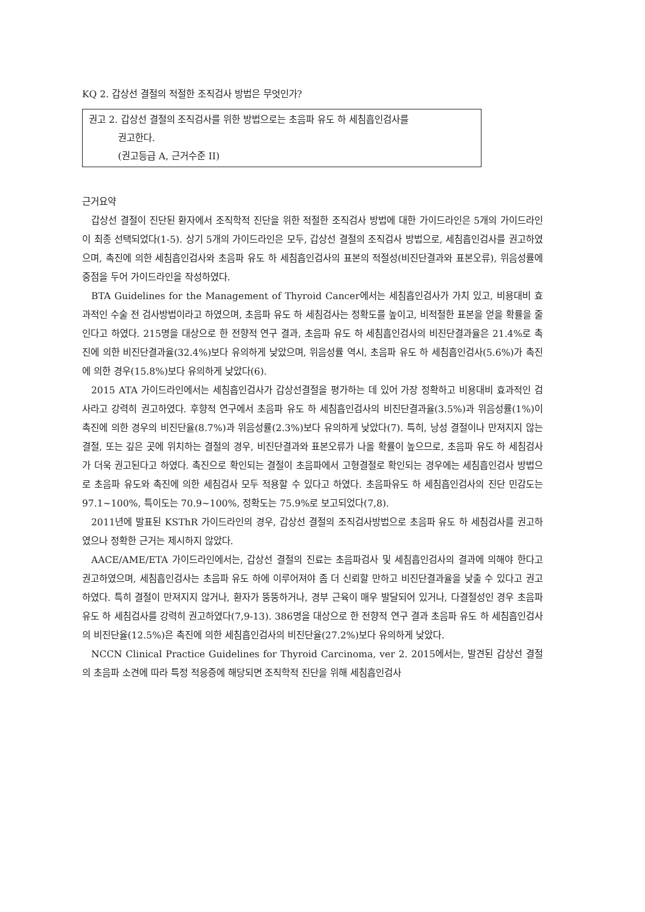KQ 2. 갑상선 결절의 적절한 조직검사 방법은 무엇인가?
권고 2. 갑상선 결절의 조직검사를 위한 방법으로는 초음파 유도 하 세침흡인검사를
권고한다.
(권고등급 A, 근거수준 II)
근거요약
갑상선 결절이 진단된 환자에서 조직학적 진단을 위한 적절한 조직검사 방법에 대한 가이드라인은 5개의 가이드라인이 최종 선택되었다(1-5). 상기 5개의 가이드라인은 모두, 갑상선 결절의 조직검사 방법으로, 세침흡인검사를 권고하였으며, 촉진에 의한 세침흡인검사와 초음파 유도 하 세침흡인검사의 표본의 적절성(비진단결과와 표본오류), 위음성률에 중점을 두어 가이드라인을 작성하였다.
BTA Guidelines for the Management of Thyroid Cancer에서는 세침흡인검사가 가치 있고, 비용대비 효과적인 수술 전 검사방법이라고 하였으며, 초음파 유도 하 세침검사는 정확도를 높이고, 비적절한 표본을 얻을 확률을 줄인다고 하였다. 215명을 대상으로 한 전향적 연구 결과, 초음파 유도 하 세침흡인검사의 비진단결과율은 21.4%로 촉진에 의한 비진단결과율(32.4%)보다 유의하게 낮았으며, 위음성률 역시, 초음파 유도 하 세침흡인검사(5.6%)가 촉진에 의한 경우(15.8%)보다 유의하게 낮았다(6).
2015 ATA 가이드라인에서는 세침흡인검사가 갑상선결절을 평가하는 데 있어 가장 정확하고 비용대비 효과적인 검사라고 강력히 권고하였다. 후향적 연구에서 초음파 유도 하 세침흡인검사의 비진단결과율(3.5%)과 위음성률(1%)이 촉진에 의한 경우의 비진단율(8.7%)과 위음성률(2.3%)보다 유의하게 낮았다(7). 특히, 낭성 결절이나 만져지지 않는 결절, 또는 깊은 곳에 위치하는 결절의 경우, 비진단결과와 표본오류가 나올 확률이 높으므로, 초음파 유도 하 세침검사가 더욱 권고된다고 하였다. 촉진으로 확인되는 결절이 초음파에서 고형결절로 확인되는 경우에는 세침흡인검사 방법으로 초음파 유도와 촉진에 의한 세침검사 모두 적용할 수 있다고 하였다. 초음파유도 하 세침흡인검사의 진단 민감도는 97.1~100%, 특이도는 70.9~100%, 정확도는 75.9%로 보고되었다(7,8).
2011년에 발표된 KSThR 가이드라인의 경우, 갑상선 결절의 조직검사방법으로 초음파 유도 하 세침검사를 권고하였으나 정확한 근거는 제시하지 않았다.
AACE/AME/ETA 가이드라인에서는, 갑상선 결절의 진료는 초음파검사 및 세침흡인검사의 결과에 의해야 한다고 권고하였으며, 세침흡인검사는 초음파 유도 하에 이루어져야 좀 더 신뢰할 만하고 비진단결과율을 낮출 수 있다고 권고하였다. 특히 결절이 만져지지 않거나, 환자가 뚱뚱하거나, 경부 근육이 매우 발달되어 있거나, 다결절성인 경우 초음파 유도 하 세침검사를 강력히 권고하였다(7,9-13). 386명을 대상으로 한 전향적 연구 결과 초음파 유도 하 세침흡인검사의 비진단율(12.5%)은 촉진에 의한 세침흡인검사의 비진단율(27.2%)보다 유의하게 낮았다.
NCCN Clinical Practice Guidelines for Thyroid Carcinoma, ver 2. 2015에서는, 발견된 갑상선 결절의 초음파 소견에 따라 특정 적응증에 해당되면 조직학적 진단을 위해 세침흡인검사